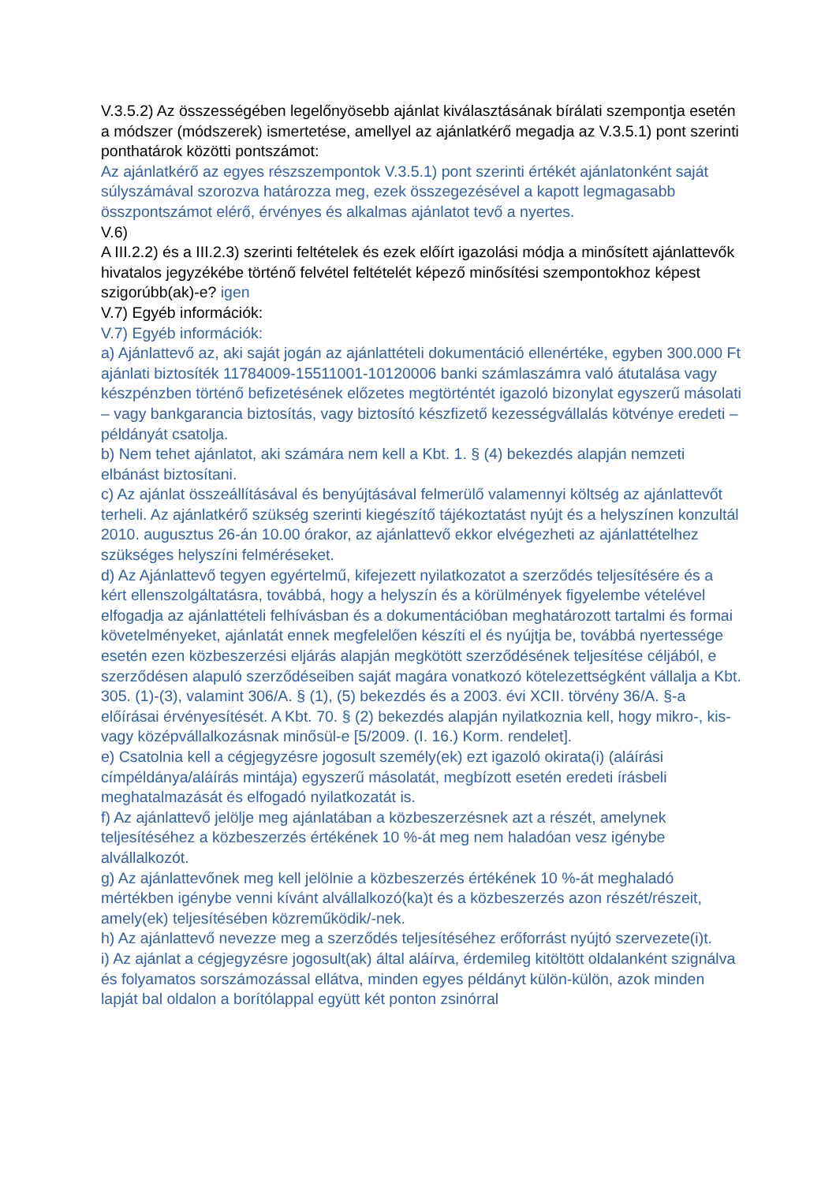V.3.5.2) Az összességében legelőnyösebb ajánlat kiválasztásának bírálati szempontja esetén a módszer (módszerek) ismertetése, amellyel az ajánlatkérő megadja az V.3.5.1) pont szerinti ponthatárok közötti pontszámot:
Az ajánlatkérő az egyes részszempontok V.3.5.1) pont szerinti értékét ajánlatonként saját súlyszámával szorozva határozza meg, ezek összegezésével a kapott legmagasabb összpontszámot elérő, érvényes és alkalmas ajánlatot tevő a nyertes.
V.6)
A III.2.2) és a III.2.3) szerinti feltételek és ezek előírt igazolási módja a minősített ajánlattevők hivatalos jegyzékébe történő felvétel feltételét képező minősítési szempontokhoz képest szigorúbb(ak)-e? igen
V.7) Egyéb információk:
V.7) Egyéb információk:
a) Ajánlattevő az, aki saját jogán az ajánlattételi dokumentáció ellenértéke, egyben 300.000 Ft ajánlati biztosíték 11784009-15511001-10120006 banki számlaszámra való átutalása vagy készpénzben történő befizetésének előzetes megtörténtét igazoló bizonylat egyszerű másolati – vagy bankgarancia biztosítás, vagy biztosító készfizető kezességvállalás kötvénye eredeti – példányát csatolja.
b) Nem tehet ajánlatot, aki számára nem kell a Kbt. 1. § (4) bekezdés alapján nemzeti elbánást biztosítani.
c) Az ajánlat összeállításával és benyújtásával felmerülő valamennyi költség az ajánlattevőt terheli. Az ajánlatkérő szükség szerinti kiegészítő tájékoztatást nyújt és a helyszínen konzultál 2010. augusztus 26-án 10.00 órakor, az ajánlattevő ekkor elvégezheti az ajánlattételhez szükséges helyszíni felméréseket.
d) Az Ajánlattevő tegyen egyértelmű, kifejezett nyilatkozatot a szerződés teljesítésére és a kért ellenszolgáltatásra, továbbá, hogy a helyszín és a körülmények figyelembe vételével elfogadja az ajánlattételi felhívásban és a dokumentációban meghatározott tartalmi és formai követelményeket, ajánlatát ennek megfelelően készíti el és nyújtja be, továbbá nyertessége esetén ezen közbeszerzési eljárás alapján megkötött szerződésének teljesítése céljából, e szerződésen alapuló szerződéseiben saját magára vonatkozó kötelezettségként vállalja a Kbt. 305. (1)-(3), valamint 306/A. § (1), (5) bekezdés és a 2003. évi XCII. törvény 36/A. §-a előírásai érvényesítését. A Kbt. 70. § (2) bekezdés alapján nyilatkoznia kell, hogy mikro-, kis- vagy középvállalkozásnak minősül-e [5/2009. (I. 16.) Korm. rendelet].
e) Csatolnia kell a cégjegyzésre jogosult személy(ek) ezt igazoló okirata(i) (aláírási címpéldánya/aláírás mintája) egyszerű másolatát, megbízott esetén eredeti írásbeli meghatalmazását és elfogadó nyilatkozatát is.
f) Az ajánlattevő jelölje meg ajánlatában a közbeszerzésnek azt a részét, amelynek teljesítéséhez a közbeszerzés értékének 10 %-át meg nem haladóan vesz igénybe alvállalkozót.
g) Az ajánlattevőnek meg kell jelölnie a közbeszerzés értékének 10 %-át meghaladó mértékben igénybe venni kívánt alvállalkozó(ka)t és a közbeszerzés azon részét/részeit, amely(ek) teljesítésében közreműködik/-nek.
h) Az ajánlattevő nevezze meg a szerződés teljesítéséhez erőforrást nyújtó szervezete(i)t.
i) Az ajánlat a cégjegyzésre jogosult(ak) által aláírva, érdemileg kitöltött oldalanként szignálva és folyamatos sorszámozással ellátva, minden egyes példányt külön-külön, azok minden lapját bal oldalon a borítólappal együtt két ponton zsinórral